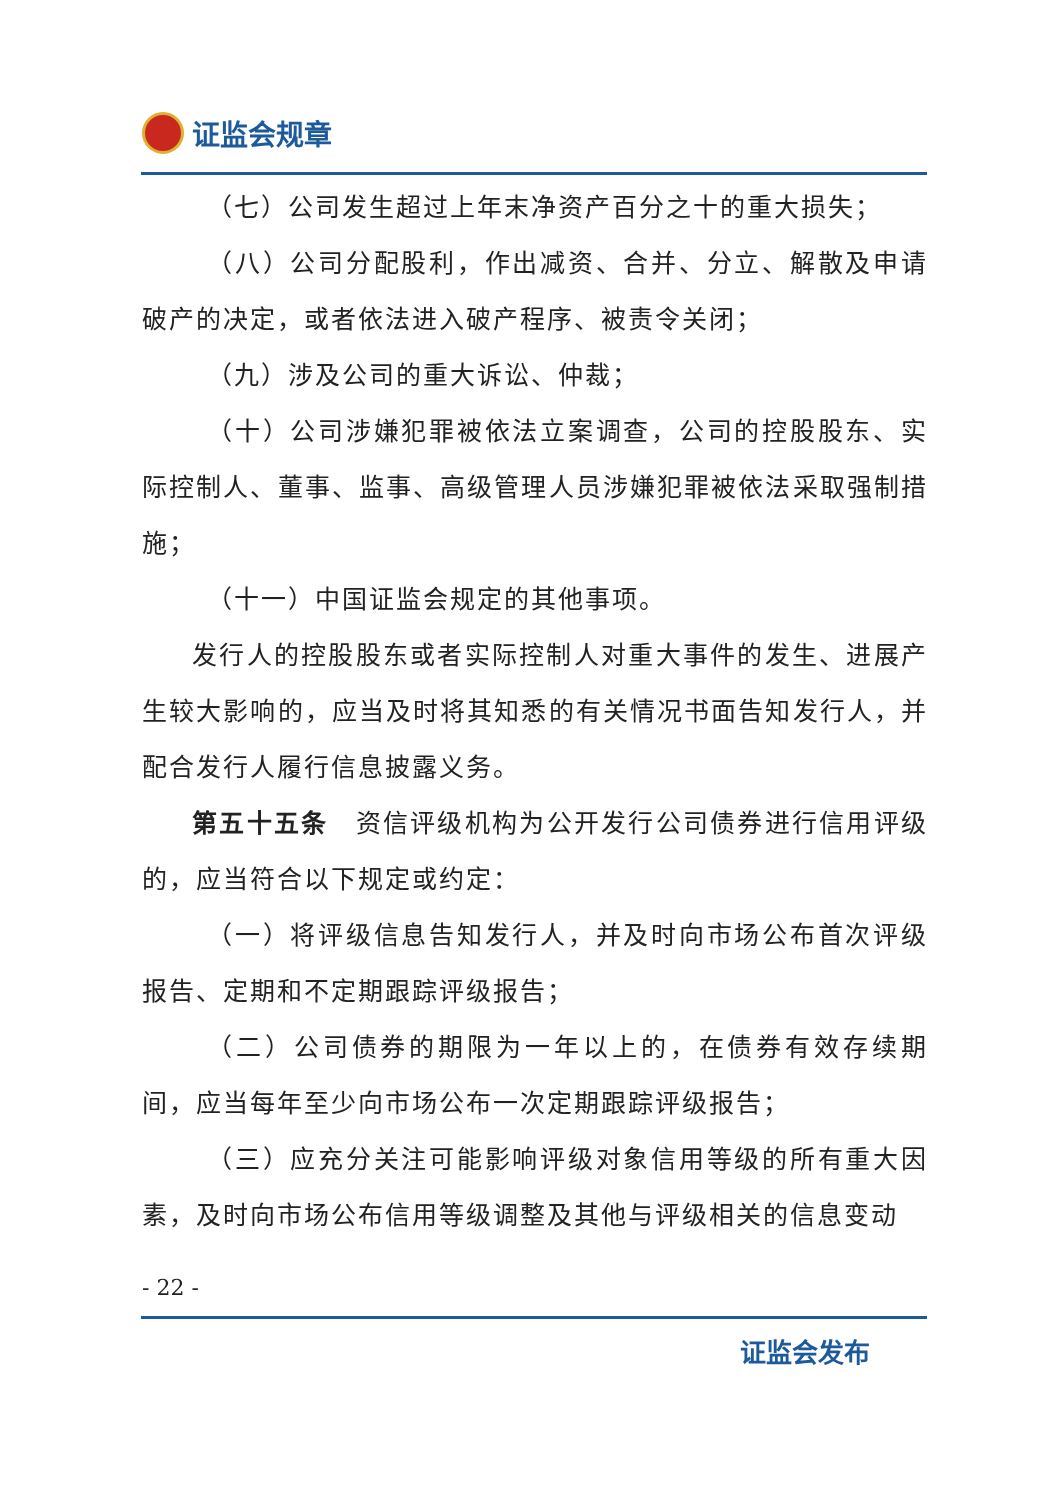证监会规章
（七）公司发生超过上年末净资产百分之十的重大损失；
（八）公司分配股利，作出减资、合并、分立、解散及申请破产的决定，或者依法进入破产程序、被责令关闭；
（九）涉及公司的重大诉讼、仲裁；
（十）公司涉嫌犯罪被依法立案调查，公司的控股股东、实际控制人、董事、监事、高级管理人员涉嫌犯罪被依法采取强制措施；
（十一）中国证监会规定的其他事项。
发行人的控股股东或者实际控制人对重大事件的发生、进展产生较大影响的，应当及时将其知悉的有关情况书面告知发行人，并配合发行人履行信息披露义务。
第五十五条　资信评级机构为公开发行公司债券进行信用评级的，应当符合以下规定或约定：
（一）将评级信息告知发行人，并及时向市场公布首次评级报告、定期和不定期跟踪评级报告；
（二）公司债券的期限为一年以上的，在债券有效存续期间，应当每年至少向市场公布一次定期跟踪评级报告；
（三）应充分关注可能影响评级对象信用等级的所有重大因素，及时向市场公布信用等级调整及其他与评级相关的信息变动
- 22 -
证监会发布